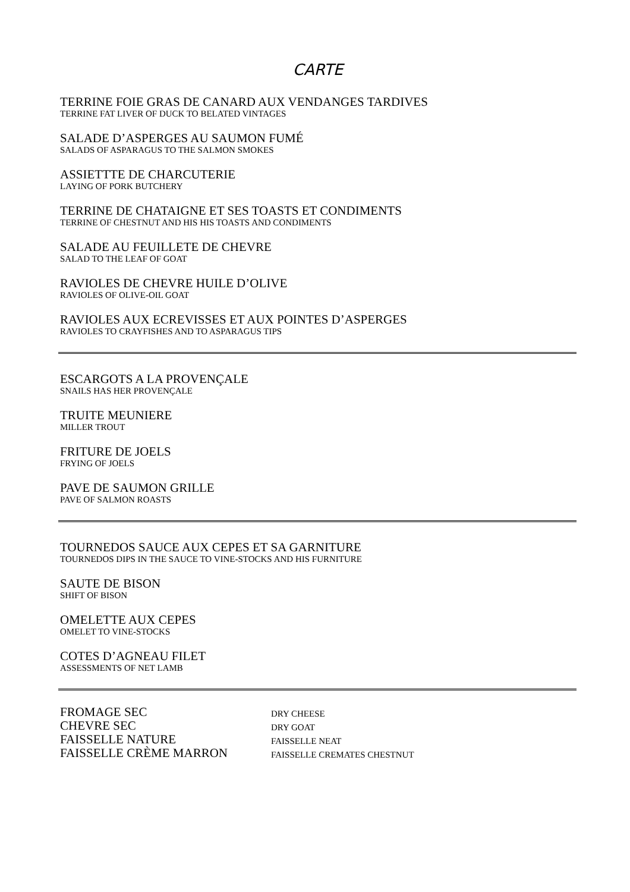CARTE
TERRINE FOIE GRAS DE CANARD AUX VENDANGES TARDIVES
TERRINE FAT LIVER OF DUCK TO BELATED VINTAGES
SALADE D’ASPERGES AU SAUMON FUMÉ
SALADS OF ASPARAGUS TO THE SALMON SMOKES
ASSIETTTE DE CHARCUTERIE
LAYING OF PORK BUTCHERY
TERRINE DE CHATAIGNE ET SES TOASTS ET CONDIMENTS
TERRINE OF CHESTNUT AND HIS HIS TOASTS AND CONDIMENTS
SALADE AU FEUILLETE DE CHEVRE
SALAD TO THE LEAF OF GOAT
RAVIOLES DE CHEVRE HUILE D’OLIVE
RAVIOLES OF OLIVE-OIL GOAT
RAVIOLES AUX ECREVISSES ET AUX POINTES D’ASPERGES
RAVIOLES TO CRAYFISHES AND TO ASPARAGUS TIPS
ESCARGOTS A LA PROVENÇALE
SNAILS HAS HER PROVENÇALE
TRUITE MEUNIERE
MILLER TROUT
FRITURE DE JOELS
FRYING OF JOELS
PAVE DE SAUMON GRILLE
PAVE OF SALMON ROASTS
TOURNEDOS SAUCE AUX CEPES ET SA GARNITURE
TOURNEDOS DIPS IN THE SAUCE TO VINE-STOCKS AND HIS FURNITURE
SAUTE DE BISON
SHIFT OF BISON
OMELETTE AUX CEPES
OMELET TO VINE-STOCKS
COTES D’AGNEAU FILET
ASSESSMENTS OF NET LAMB
| FROMAGE SEC | DRY CHEESE |
| CHEVRE SEC | DRY GOAT |
| FAISSELLE NATURE | FAISSELLE NEAT |
| FAISSELLE CRÈME MARRON | FAISSELLE CREMATES CHESTNUT |